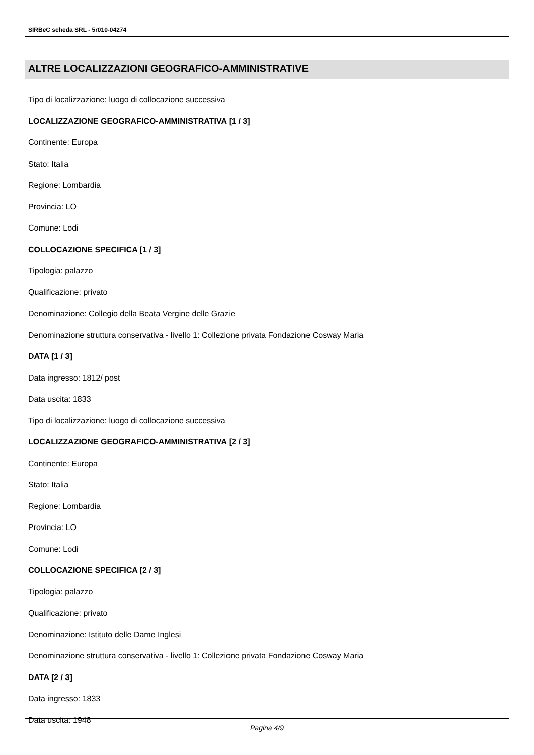SIRBeC scheda SRL - 5r010-04274
ALTRE LOCALIZZAZIONI GEOGRAFICO-AMMINISTRATIVE
Tipo di localizzazione: luogo di collocazione successiva
LOCALIZZAZIONE GEOGRAFICO-AMMINISTRATIVA [1 / 3]
Continente: Europa
Stato: Italia
Regione: Lombardia
Provincia: LO
Comune: Lodi
COLLOCAZIONE SPECIFICA [1 / 3]
Tipologia: palazzo
Qualificazione: privato
Denominazione: Collegio della Beata Vergine delle Grazie
Denominazione struttura conservativa - livello 1: Collezione privata Fondazione Cosway Maria
DATA [1 / 3]
Data ingresso: 1812/ post
Data uscita: 1833
Tipo di localizzazione: luogo di collocazione successiva
LOCALIZZAZIONE GEOGRAFICO-AMMINISTRATIVA [2 / 3]
Continente: Europa
Stato: Italia
Regione: Lombardia
Provincia: LO
Comune: Lodi
COLLOCAZIONE SPECIFICA [2 / 3]
Tipologia: palazzo
Qualificazione: privato
Denominazione: Istituto delle Dame Inglesi
Denominazione struttura conservativa - livello 1: Collezione privata Fondazione Cosway Maria
DATA [2 / 3]
Data ingresso: 1833
Data uscita: 1948
Pagina 4/9